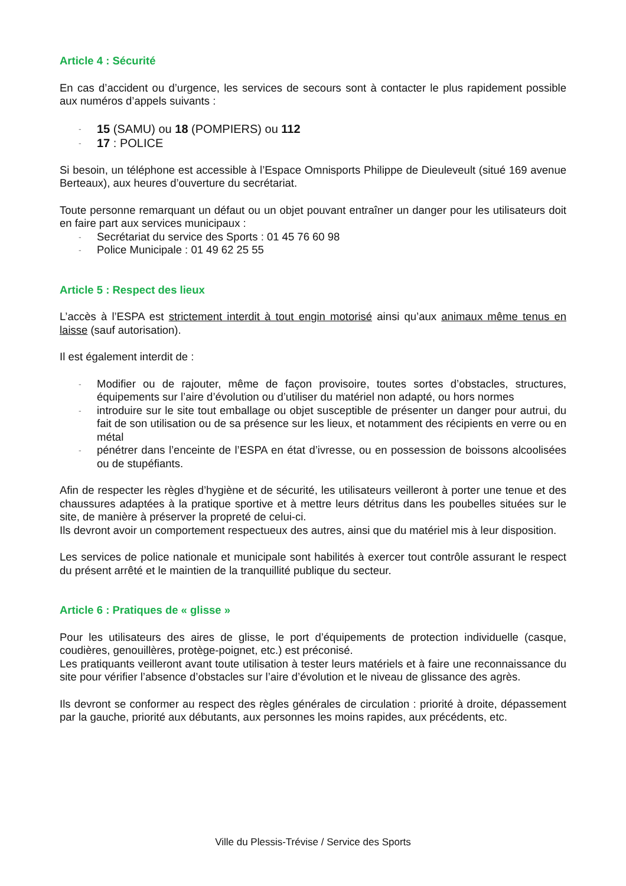Article 4 : Sécurité
En cas d’accident ou d’urgence, les services de secours sont à contacter le plus rapidement possible aux numéros d’appels suivants :
- 15 (SAMU) ou 18 (POMPIERS) ou 112
- 17 : POLICE
Si besoin, un téléphone est accessible à l’Espace Omnisports Philippe de Dieuleveult (situé 169 avenue Berteaux), aux heures d’ouverture du secrétariat.
Toute personne remarquant un défaut ou un objet pouvant entraîner un danger pour les utilisateurs doit en faire part aux services municipaux :
- Secrétariat du service des Sports : 01 45 76 60 98
- Police Municipale : 01 49 62 25 55
Article 5 : Respect des lieux
L’accès à l’ESPA est strictement interdit à tout engin motorisé ainsi qu’aux animaux même tenus en laisse (sauf autorisation).
Il est également interdit de :
- Modifier ou de rajouter, même de façon provisoire, toutes sortes d’obstacles, structures, équipements sur l’aire d’évolution ou d’utiliser du matériel non adapté, ou hors normes
- introduire sur le site tout emballage ou objet susceptible de présenter un danger pour autrui, du fait de son utilisation ou de sa présence sur les lieux, et notamment des récipients en verre ou en métal
- pénétrer dans l’enceinte de l’ESPA en état d’ivresse, ou en possession de boissons alcoolisées ou de stupéfiants.
Afin de respecter les règles d’hygiène et de sécurité, les utilisateurs veilleront à porter une tenue et des chaussures adaptées à la pratique sportive et à mettre leurs détritus dans les poubelles situées sur le site, de manière à préserver la propreté de celui-ci.
Ils devront avoir un comportement respectueux des autres, ainsi que du matériel mis à leur disposition.
Les services de police nationale et municipale sont habilités à exercer tout contrôle assurant le respect du présent arrêté et le maintien de la tranquillité publique du secteur.
Article 6 : Pratiques de « glisse »
Pour les utilisateurs des aires de glisse, le port d’équipements de protection individuelle (casque, coudières, genouillères, protège-poignet, etc.) est préconisé.
Les pratiquants veilleront avant toute utilisation à tester leurs matériels et à faire une reconnaissance du site pour vérifier l’absence d’obstacles sur l’aire d’évolution et le niveau de glissance des agrès.
Ils devront se conformer au respect des règles générales de circulation : priorité à droite, dépassement par la gauche, priorité aux débutants, aux personnes les moins rapides, aux précédents, etc.
Ville du Plessis-Trévise / Service des Sports